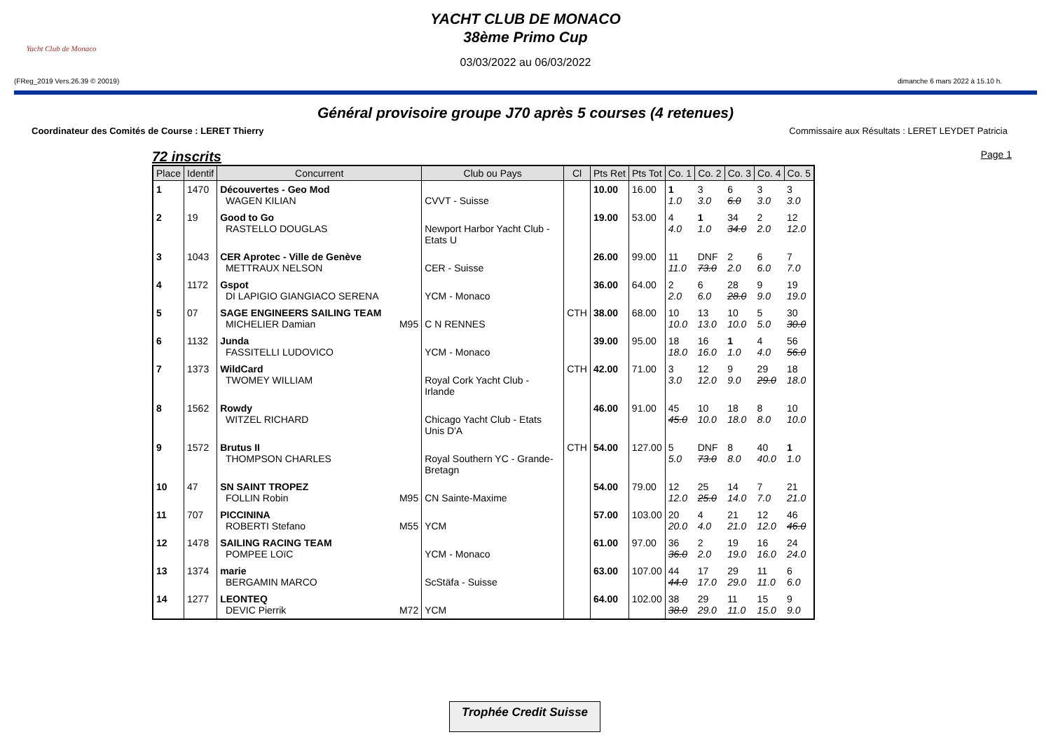Yacht Club de Monaco
YACHT CLUB DE MONACO
38ème Primo Cup
03/03/2022 au 06/03/2022
(FReg_2019 Vers.26.39 © 20019) dimanche 6 mars 2022 à 15.10 h.
Général provisoire groupe J70 après 5 courses (4 retenues)
Coordinateur des Comités de Course : LERET Thierry Commissaire aux Résultats : LERET LEYDET Patricia
72 inscrits Page 1
| Place | Identif | Concurrent | Club ou Pays | Cl | Pts Ret | Pts Tot | Co. 1 | Co. 2 | Co. 3 | Co. 4 | Co. 5 |
| --- | --- | --- | --- | --- | --- | --- | --- | --- | --- | --- | --- |
| 1 | 1470 | Découvertes - Geo Mod WAGEN KILIAN | CVVT - Suisse | | 10.00 | 16.00 | 1 1.0 | 3 3.0 | 6 6.0 | 3 3.0 | 3 3.0 |
| 2 | 19 | Good to Go RASTELLO DOUGLAS | Newport Harbor Yacht Club - Etats U | | 19.00 | 53.00 | 4 4.0 | 1 1.0 | 34 34.0 | 2 2.0 | 12 12.0 |
| 3 | 1043 | CER Aprotec - Ville de Genève METTRAUX NELSON | CER - Suisse | | 26.00 | 99.00 | 11 11.0 | DNF 73.0 | 2 2.0 | 6 6.0 | 7 7.0 |
| 4 | 1172 | Gspot DI LAPIGIO GIANGIACO SERENA | YCM - Monaco | | 36.00 | 64.00 | 2 2.0 | 6 6.0 | 28 28.0 | 9 9.0 | 19 19.0 |
| 5 | 07 | SAGE ENGINEERS SAILING TEAM MICHELIER Damian M95 | C N RENNES | CTH | 38.00 | 68.00 | 10 10.0 | 13 13.0 | 10 10.0 | 5 5.0 | 30 30.0 |
| 6 | 1132 | Junda FASSITELLI LUDOVICO | YCM - Monaco | | 39.00 | 95.00 | 18 18.0 | 16 16.0 | 1 1.0 | 4 4.0 | 56 56.0 |
| 7 | 1373 | WildCard TWOMEY WILLIAM | Royal Cork Yacht Club - Irlande | CTH | 42.00 | 71.00 | 3 3.0 | 12 12.0 | 9 9.0 | 29 29.0 | 18 18.0 |
| 8 | 1562 | Rowdy WITZEL RICHARD | Chicago Yacht Club - Etats Unis D'A | | 46.00 | 91.00 | 45 45.0 | 10 10.0 | 18 18.0 | 8 8.0 | 10 10.0 |
| 9 | 1572 | Brutus II THOMPSON CHARLES | Royal Southern YC - Grande-Bretagn | CTH | 54.00 | 127.00 | 5 5.0 | DNF 73.0 | 8 8.0 | 40 40.0 | 1 1.0 |
| 10 | 47 | SN SAINT TROPEZ FOLLIN Robin M95 | CN Sainte-Maxime | | 54.00 | 79.00 | 12 12.0 | 25 25.0 | 14 14.0 | 7 7.0 | 21 21.0 |
| 11 | 707 | PICCININA ROBERTI Stefano M55 | YCM | | 57.00 | 103.00 | 20 20.0 | 4 4.0 | 21 21.0 | 12 12.0 | 46 46.0 |
| 12 | 1478 | SAILING RACING TEAM POMPEE LOïC | YCM - Monaco | | 61.00 | 97.00 | 36 36.0 | 2 2.0 | 19 19.0 | 16 16.0 | 24 24.0 |
| 13 | 1374 | marie BERGAMIN MARCO | ScStäfa - Suisse | | 63.00 | 107.00 | 44 44.0 | 17 17.0 | 29 29.0 | 11 11.0 | 6 6.0 |
| 14 | 1277 | LEONTEQ DEVIC Pierrik M72 | YCM | | 64.00 | 102.00 | 38 38.0 | 29 29.0 | 11 11.0 | 15 15.0 | 9 9.0 |
Trophée Credit Suisse